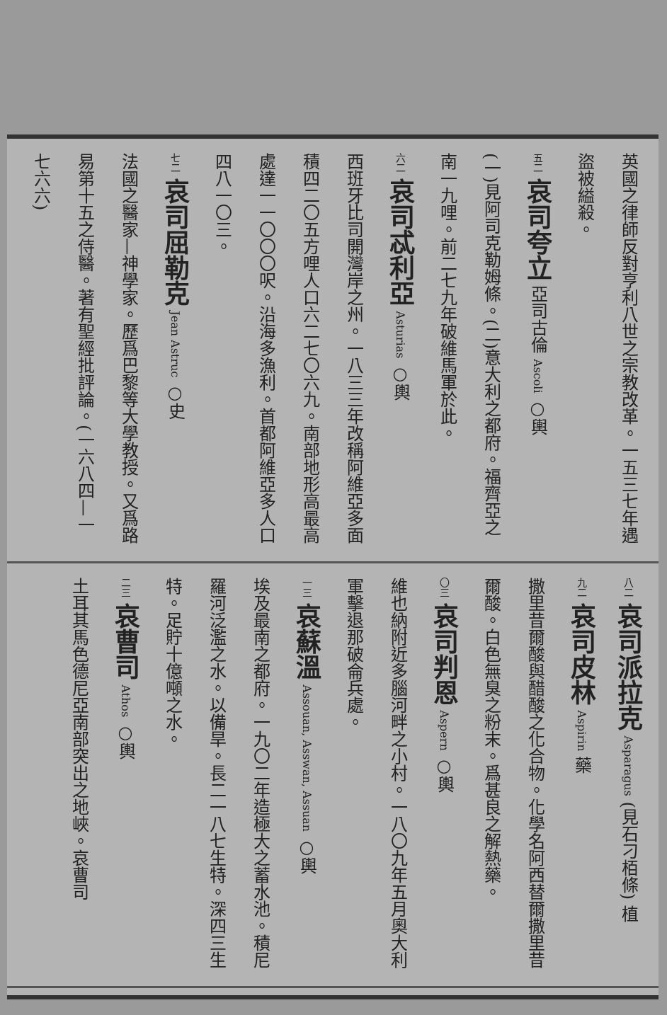英國之律師反對亨利八世之宗教改革。一五三七年遇盜被縊殺。
五二 哀司夸立 亞司古倫 Ascoli ○輿
(一)見阿司克勒姆條。(二)意大利之都府。福齊亞之南一九哩。前二七九年破維馬軍於此。
六二 哀司忒利亞 Asturias ○輿
西班牙比司開灣岸之州。一八三三年改稱阿維亞多面積四二〇五方哩人口六二七〇六九。南部地形高最高處達一一〇〇〇呎。沿海多漁利。首都阿維亞多人口四八一〇三。
七二 哀司屈勒克 Jean Astruc ○史
法國之醫家—神學家。歷爲巴黎等大學教授。又爲路易第十五之侍醫。著有聖經批評論。(一六八四—一七六六)
八二 哀司派拉克 Asparagus (見石刁栢條) 植
九二 哀司皮林 Aspirin 藥
撒里昔爾酸與醋酸之化合物。化學名阿西替爾撒里昔爾酸。白色無臭之粉末。爲甚良之解熱藥。
〇三 哀司判恩 Aspern ○輿
維也納附近多腦河畔之小村。一八〇九年五月奧大利軍擊退那破侖兵處。
一三 哀蘇溫 Assouan, Asswan, Assuan ○輿
埃及最南之都府。一九〇二年造極大之蓄水池。積尼羅河泛濫之水。以備旱。長二一八七生特。深四三生特。足貯十億噸之水。
二三 哀曹司 Athos ○輿
土耳其馬色德尼亞南部突出之地峽。哀曹司